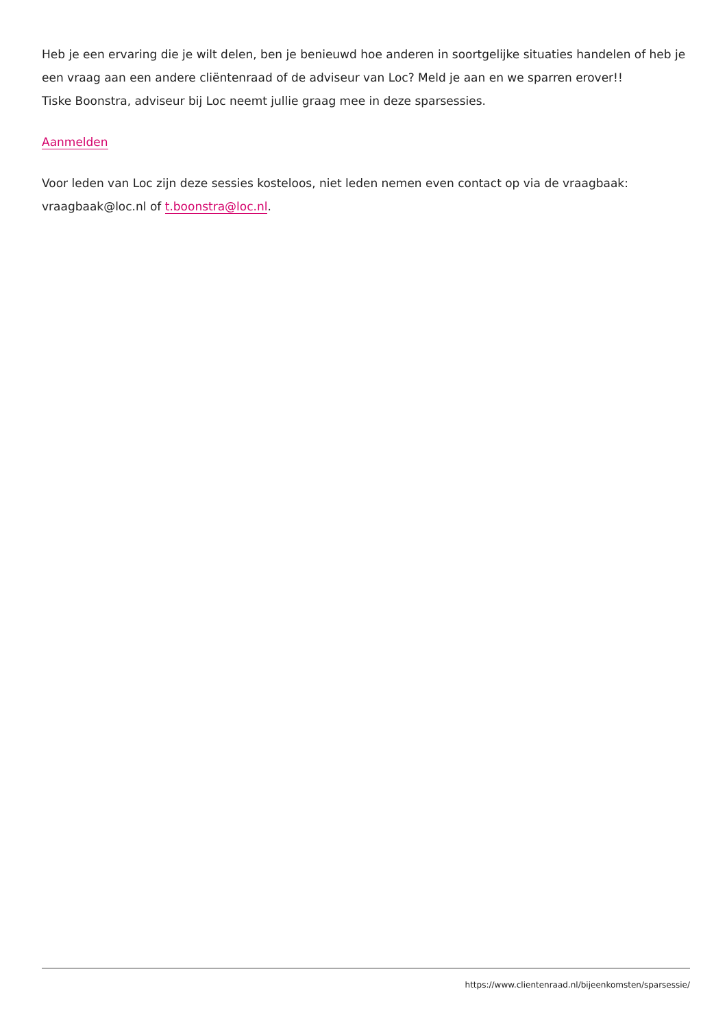Heb je een ervaring die je wilt delen, ben je benieuwd hoe anderen in soortgelijke situaties handelen of heb je een vraag aan een andere cliëntenraad of de adviseur van Loc? Meld je aan en we sparren erover!!
Tiske Boonstra, adviseur bij Loc neemt jullie graag mee in deze sparsessies.
Aanmelden
Voor leden van Loc zijn deze sessies kosteloos, niet leden nemen even contact op via de vraagbaak: vraagbaak@loc.nl of t.boonstra@loc.nl.
https://www.clientenraad.nl/bijeenkomsten/sparsessie/